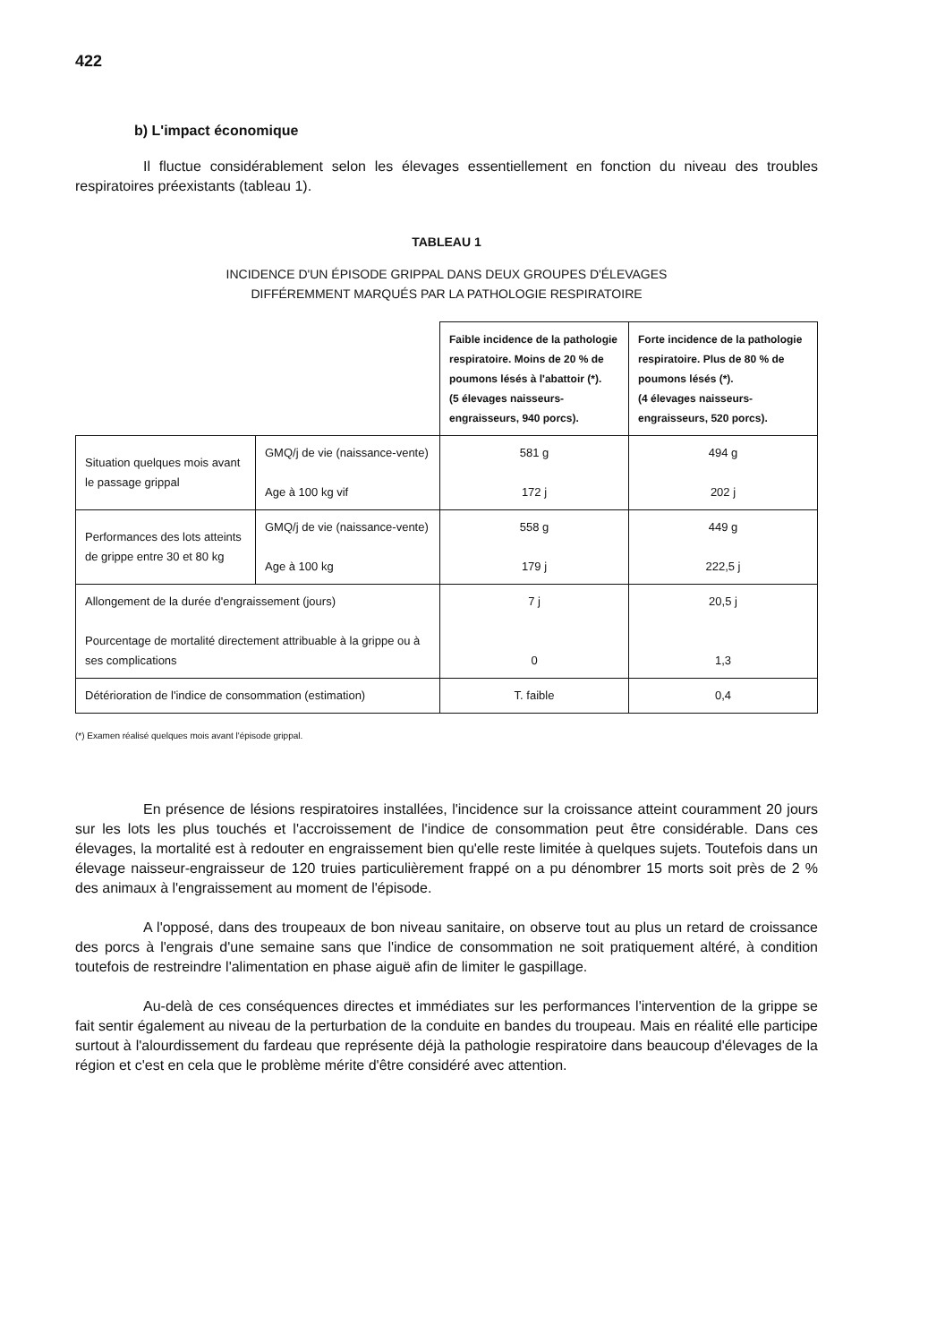422
b) L'impact économique
Il fluctue considérablement selon les élevages essentiellement en fonction du niveau des troubles respiratoires préexistants (tableau 1).
TABLEAU 1
INCIDENCE D'UN ÉPISODE GRIPPAL DANS DEUX GROUPES D'ÉLEVAGES
DIFFÉREMMENT MARQUÉS PAR LA PATHOLOGIE RESPIRATOIRE
| | | Faible incidence de la pathologie respiratoire. Moins de 20 % de poumons lésés à l'abattoir (*). (5 élevages naisseurs-engraisseurs, 940 porcs). | Forte incidence de la pathologie respiratoire. Plus de 80 % de poumons lésés (*). (4 élevages naisseurs-engraisseurs, 520 porcs). |
| Situation quelques mois avant le passage grippal | GMQ/j de vie (naissance-vente) Age à 100 kg vif | 581 g 172 j | 494 g 202 j |
| Performances des lots atteints de grippe entre 30 et 80 kg | GMQ/j de vie (naissance-vente) Age à 100 kg | 558 g 179 j | 449 g 222,5 j |
| Allongement de la durée d'engraissement (jours) Pourcentage de mortalité directement attribuable à la grippe ou à ses complications | | 7 j 0 | 20,5 j 1,3 |
| Détérioration de l'indice de consommation (estimation) | | T. faible | 0,4 |
(*) Examen réalisé quelques mois avant l'épisode grippal.
En présence de lésions respiratoires installées, l'incidence sur la croissance atteint couramment 20 jours sur les lots les plus touchés et l'accroissement de l'indice de consommation peut être considérable. Dans ces élevages, la mortalité est à redouter en engraissement bien qu'elle reste limitée à quelques sujets. Toutefois dans un élevage naisseur-engraisseur de 120 truies particulièrement frappé on a pu dénombrer 15 morts soit près de 2 % des animaux à l'engraissement au moment de l'épisode.
A l'opposé, dans des troupeaux de bon niveau sanitaire, on observe tout au plus un retard de croissance des porcs à l'engrais d'une semaine sans que l'indice de consommation ne soit pratiquement altéré, à condition toutefois de restreindre l'alimentation en phase aiguë afin de limiter le gaspillage.
Au-delà de ces conséquences directes et immédiates sur les performances l'intervention de la grippe se fait sentir également au niveau de la perturbation de la conduite en bandes du troupeau. Mais en réalité elle participe surtout à l'alourdissement du fardeau que représente déjà la pathologie respiratoire dans beaucoup d'élevages de la région et c'est en cela que le problème mérite d'être considéré avec attention.